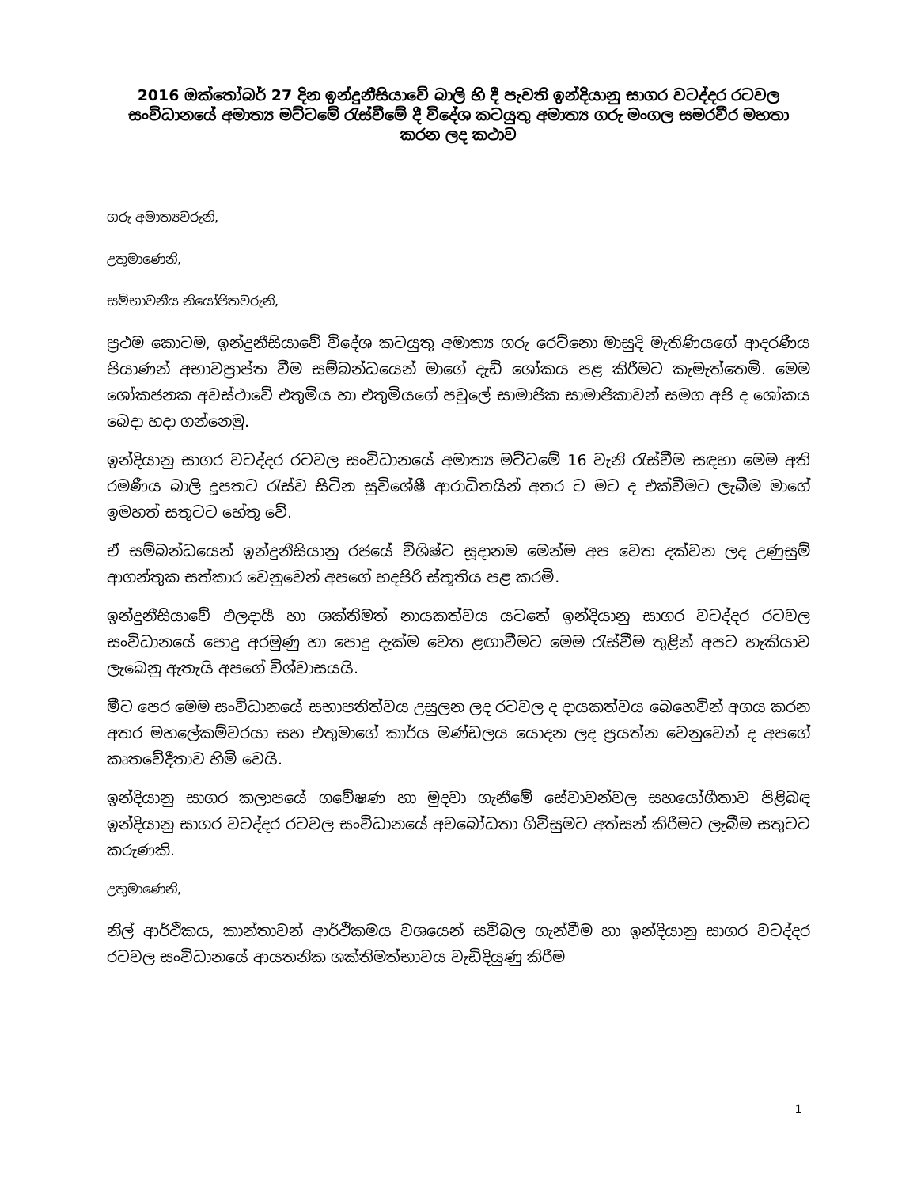2016 ඔක්තෝබර් 27 දින ඉන්දුනීසියාවේ බාලි හි දී පැවති ඉන්දියානු සාගර වටද්දර රටවල සංවිධානයේ අමාත්‍ය මට්ටමේ රැස්වීමේ දී විදේශ කටයුතු අමාත්‍ය ගරු මංගල සමරවීර මහතා කරන ලද කථාව
ගරු අමාත්‍යවරුනි,
උතුමාණෙනි,
සම්භාවනීය නියෝජිතවරුනි,
ප්‍රථම කොටම, ඉන්දුනීසියාවේ විදේශ කටයුතු අමාත්‍ය ගරු රෙට්නො මාසුදි මැතිණියගේ ආදරණීය පියාණන් අභාවප්‍රාප්ත වීම සම්බන්ධයෙන් මාගේ දැඩි ශෝකය පළ කිරීමට කැමැත්තෙමි. මෙම ශෝකජනක අවස්ථාවේ එතුමිය හා එතුමියගේ පවුලේ සාමාජික සාමාජිකාවන් සමග අපි ද ශෝකය බෙදා හදා ගන්නෙමු.
ඉන්දියානු සාගර වටද්දර රටවල සංවිධානයේ අමාත්‍ය මට්ටමේ 16 වැනි රැස්වීම සඳහා මෙම අති රමණීය බාලි දූපතට රැස්ව සිටින සුවිශේෂී ආරාධිතයින් අතර ට මට ද එක්වීමට ලැබීම මාගේ ඉමහත් සතුටට හේතු වේ.
ඒ සම්බන්ධයෙන් ඉන්දුනීසියානු රජයේ විශිෂ්ට සූදානම මෙන්ම අප වෙත දක්වන ලද උණුසුම් ආගන්තුක සත්කාර වෙනුවෙන් අපගේ හදපිරි ස්තූතිය පළ කරමි.
ඉන්දුනීසියාවේ ඵලදායී හා ශක්තිමත් නායකත්වය යටතේ ඉන්දියානු සාගර වටද්දර රටවල සංවිධානයේ පොදු අරමුණු හා පොදු දැක්ම වෙත ළඟාවීමට මෙම රැස්වීම තුළින් අපට හැකියාව ලැබෙනු ඇතැයි අපගේ විශ්වාසයයි.
මීට පෙර මෙම සංවිධානයේ සභාපතිත්වය උසුලන ලද රටවල ද දායකත්වය බෙහෙවින් අගය කරන අතර මහලේකම්වරයා සහ එතුමාගේ කාර්ය මණ්ඩලය යොදන ලද ප්‍රයත්න වෙනුවෙන් ද අපගේ කෘතවේදීතාව හිමි වෙයි.
ඉන්දියානු සාගර කලාපයේ ගවේෂණ හා මුදවා ගැනීමේ සේවාවන්වල සහයෝගීතාව පිළිබඳ ඉන්දියානු සාගර වටද්දර රටවල සංවිධානයේ අවබෝධතා ගිවිසුමට අත්සන් කිරීමට ලැබීම සතුටට කරුණකි.
උතුමාණෙනි,
නිල් ආර්ථිකය, කාන්තාවන් ආර්ථිකමය වශයෙන් සවිබල ගැන්වීම හා ඉන්දියානු සාගර වටද්දර රටවල සංවිධානයේ ආයතනික ශක්තිමත්භාවය වැඩිදියුණු කිරීම
1